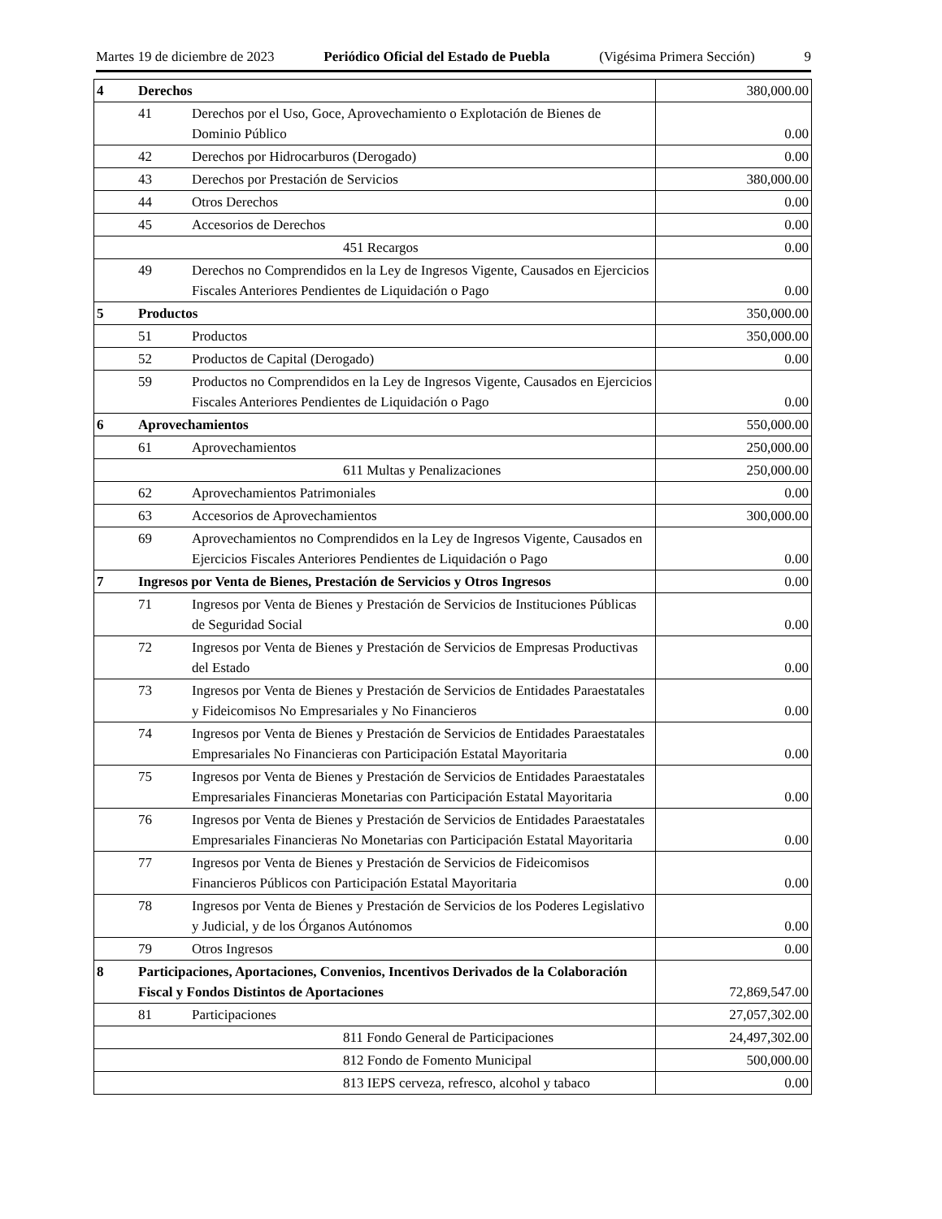Martes 19 de diciembre de 2023 Periódico Oficial del Estado de Puebla (Vigésima Primera Sección) 9
| 4 | Derechos | | 380,000.00 |
| | 41 | Derechos por el Uso, Goce, Aprovechamiento o Explotación de Bienes de Dominio Público | 0.00 |
| | 42 | Derechos por Hidrocarburos (Derogado) | 0.00 |
| | 43 | Derechos por Prestación de Servicios | 380,000.00 |
| | 44 | Otros Derechos | 0.00 |
| | 45 | Accesorios de Derechos | 0.00 |
| 451 Recargos | | | 0.00 |
| | 49 | Derechos no Comprendidos en la Ley de Ingresos Vigente, Causados en Ejercicios Fiscales Anteriores Pendientes de Liquidación o Pago | 0.00 |
| 5 | Productos | | 350,000.00 |
| | 51 | Productos | 350,000.00 |
| | 52 | Productos de Capital (Derogado) | 0.00 |
| | 59 | Productos no Comprendidos en la Ley de Ingresos Vigente, Causados en Ejercicios Fiscales Anteriores Pendientes de Liquidación o Pago | 0.00 |
| 6 | Aprovechamientos | | 550,000.00 |
| | 61 | Aprovechamientos | 250,000.00 |
| 611 Multas y Penalizaciones | | | 250,000.00 |
| | 62 | Aprovechamientos Patrimoniales | 0.00 |
| | 63 | Accesorios de Aprovechamientos | 300,000.00 |
| | 69 | Aprovechamientos no Comprendidos en la Ley de Ingresos Vigente, Causados en Ejercicios Fiscales Anteriores Pendientes de Liquidación o Pago | 0.00 |
| 7 | Ingresos por Venta de Bienes, Prestación de Servicios y Otros Ingresos | | 0.00 |
| | 71 | Ingresos por Venta de Bienes y Prestación de Servicios de Instituciones Públicas de Seguridad Social | 0.00 |
| | 72 | Ingresos por Venta de Bienes y Prestación de Servicios de Empresas Productivas del Estado | 0.00 |
| | 73 | Ingresos por Venta de Bienes y Prestación de Servicios de Entidades Paraestatales y Fideicomisos No Empresariales y No Financieros | 0.00 |
| | 74 | Ingresos por Venta de Bienes y Prestación de Servicios de Entidades Paraestatales Empresariales No Financieras con Participación Estatal Mayoritaria | 0.00 |
| | 75 | Ingresos por Venta de Bienes y Prestación de Servicios de Entidades Paraestatales Empresariales Financieras Monetarias con Participación Estatal Mayoritaria | 0.00 |
| | 76 | Ingresos por Venta de Bienes y Prestación de Servicios de Entidades Paraestatales Empresariales Financieras No Monetarias con Participación Estatal Mayoritaria | 0.00 |
| | 77 | Ingresos por Venta de Bienes y Prestación de Servicios de Fideicomisos Financieros Públicos con Participación Estatal Mayoritaria | 0.00 |
| | 78 | Ingresos por Venta de Bienes y Prestación de Servicios de los Poderes Legislativo y Judicial, y de los Órganos Autónomos | 0.00 |
| | 79 | Otros Ingresos | 0.00 |
| 8 | Participaciones, Aportaciones, Convenios, Incentivos Derivados de la Colaboración Fiscal y Fondos Distintos de Aportaciones | | 72,869,547.00 |
| | 81 | Participaciones | 27,057,302.00 |
| 811 Fondo General de Participaciones | | | 24,497,302.00 |
| 812 Fondo de Fomento Municipal | | | 500,000.00 |
| 813 IEPS cerveza, refresco, alcohol y tabaco | | | 0.00 |